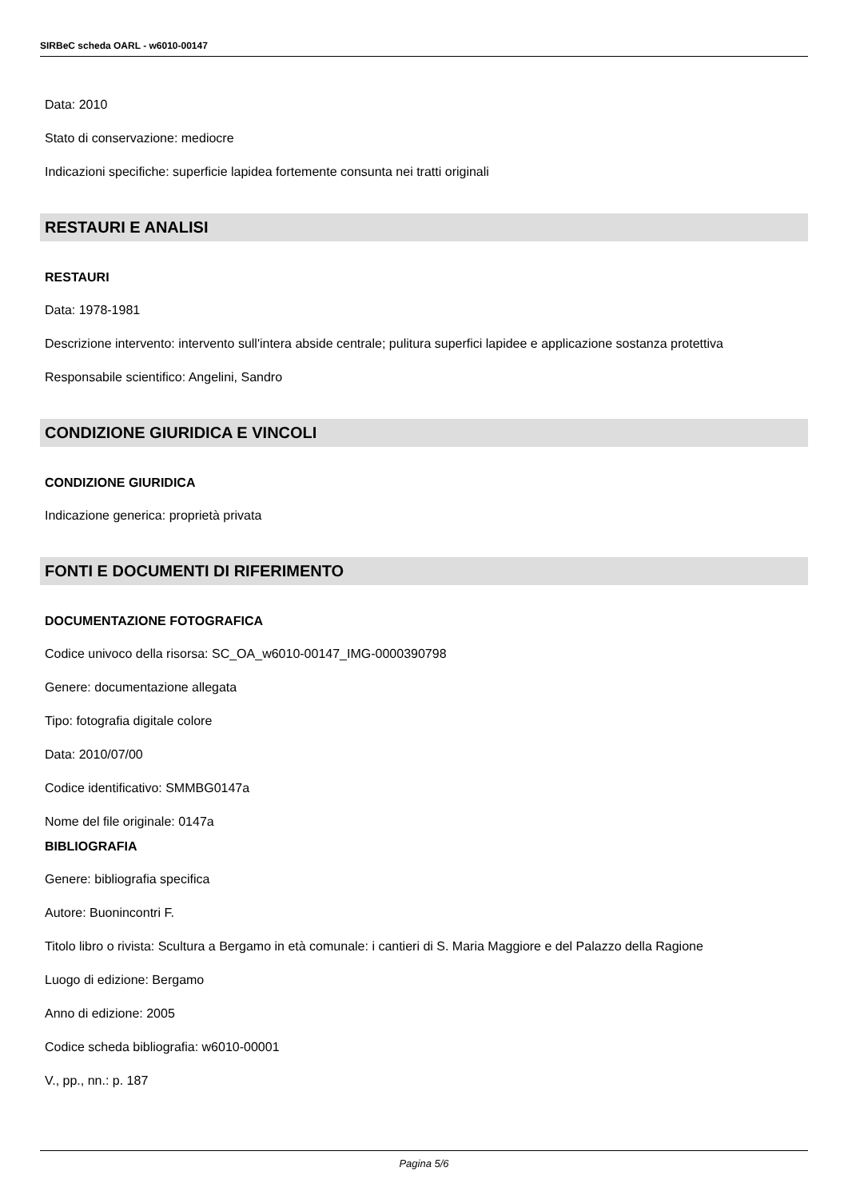SIRBeC scheda OARL - w6010-00147
Data: 2010
Stato di conservazione: mediocre
Indicazioni specifiche: superficie lapidea fortemente consunta nei tratti originali
RESTAURI E ANALISI
RESTAURI
Data: 1978-1981
Descrizione intervento: intervento sull'intera abside centrale; pulitura superfici lapidee e applicazione sostanza protettiva
Responsabile scientifico: Angelini, Sandro
CONDIZIONE GIURIDICA E VINCOLI
CONDIZIONE GIURIDICA
Indicazione generica: proprietà privata
FONTI E DOCUMENTI DI RIFERIMENTO
DOCUMENTAZIONE FOTOGRAFICA
Codice univoco della risorsa: SC_OA_w6010-00147_IMG-0000390798
Genere: documentazione allegata
Tipo: fotografia digitale colore
Data: 2010/07/00
Codice identificativo: SMMBG0147a
Nome del file originale: 0147a
BIBLIOGRAFIA
Genere: bibliografia specifica
Autore: Buonincontri F.
Titolo libro o rivista: Scultura a Bergamo in età comunale: i cantieri di S. Maria Maggiore e del Palazzo della Ragione
Luogo di edizione: Bergamo
Anno di edizione: 2005
Codice scheda bibliografia: w6010-00001
V., pp., nn.: p. 187
Pagina 5/6